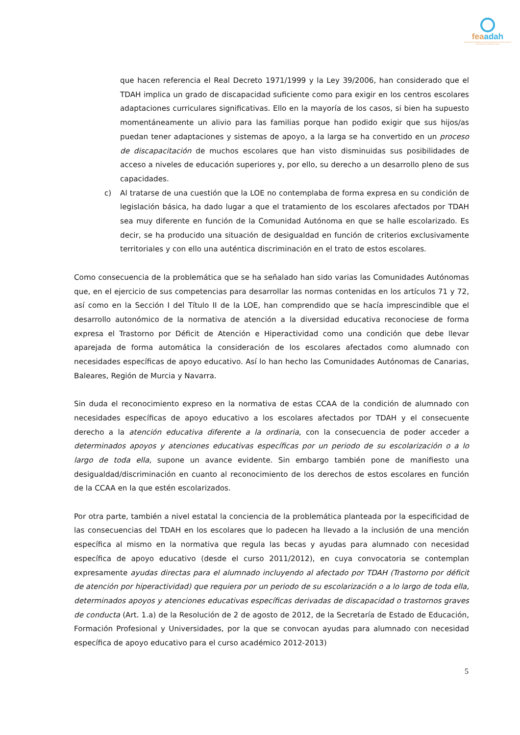feaadah
FEDERACIÓN ESPAÑOLA DE ASOCIACIONES DE AYUDA AL DÉFICIT DE ATENCIÓN E HIPERACTIVIDAD
que hacen referencia el Real Decreto 1971/1999 y la Ley 39/2006, han considerado que el TDAH implica un grado de discapacidad suficiente como para exigir en los centros escolares adaptaciones curriculares significativas. Ello en la mayoría de los casos, si bien ha supuesto momentáneamente un alivio para las familias porque han podido exigir que sus hijos/as puedan tener adaptaciones y sistemas de apoyo, a la larga se ha convertido en un proceso de discapacitación de muchos escolares que han visto disminuidas sus posibilidades de acceso a niveles de educación superiores y, por ello, su derecho a un desarrollo pleno de sus capacidades.
c) Al tratarse de una cuestión que la LOE no contemplaba de forma expresa en su condición de legislación básica, ha dado lugar a que el tratamiento de los escolares afectados por TDAH sea muy diferente en función de la Comunidad Autónoma en que se halle escolarizado. Es decir, se ha producido una situación de desigualdad en función de criterios exclusivamente territoriales y con ello una auténtica discriminación en el trato de estos escolares.
Como consecuencia de la problemática que se ha señalado han sido varias las Comunidades Autónomas que, en el ejercicio de sus competencias para desarrollar las normas contenidas en los artículos 71 y 72, así como en la Sección I del Título II de la LOE, han comprendido que se hacía imprescindible que el desarrollo autonómico de la normativa de atención a la diversidad educativa reconociese de forma expresa el Trastorno por Déficit de Atención e Hiperactividad como una condición que debe llevar aparejada de forma automática la consideración de los escolares afectados como alumnado con necesidades específicas de apoyo educativo. Así lo han hecho las Comunidades Autónomas de Canarias, Baleares, Región de Murcia y Navarra.
Sin duda el reconocimiento expreso en la normativa de estas CCAA de la condición de alumnado con necesidades específicas de apoyo educativo a los escolares afectados por TDAH y el consecuente derecho a la atención educativa diferente a la ordinaria, con la consecuencia de poder acceder a determinados apoyos y atenciones educativas específicas por un periodo de su escolarización o a lo largo de toda ella, supone un avance evidente. Sin embargo también pone de manifiesto una desigualdad/discriminación en cuanto al reconocimiento de los derechos de estos escolares en función de la CCAA en la que estén escolarizados.
Por otra parte, también a nivel estatal la conciencia de la problemática planteada por la especificidad de las consecuencias del TDAH en los escolares que lo padecen ha llevado a la inclusión de una mención específica al mismo en la normativa que regula las becas y ayudas para alumnado con necesidad específica de apoyo educativo (desde el curso 2011/2012), en cuya convocatoria se contemplan expresamente ayudas directas para el alumnado incluyendo al afectado por TDAH (Trastorno por déficit de atención por hiperactividad) que requiera por un periodo de su escolarización o a lo largo de toda ella, determinados apoyos y atenciones educativas específicas derivadas de discapacidad o trastornos graves de conducta (Art. 1.a) de la Resolución de 2 de agosto de 2012, de la Secretaría de Estado de Educación, Formación Profesional y Universidades, por la que se convocan ayudas para alumnado con necesidad específica de apoyo educativo para el curso académico 2012-2013)
5